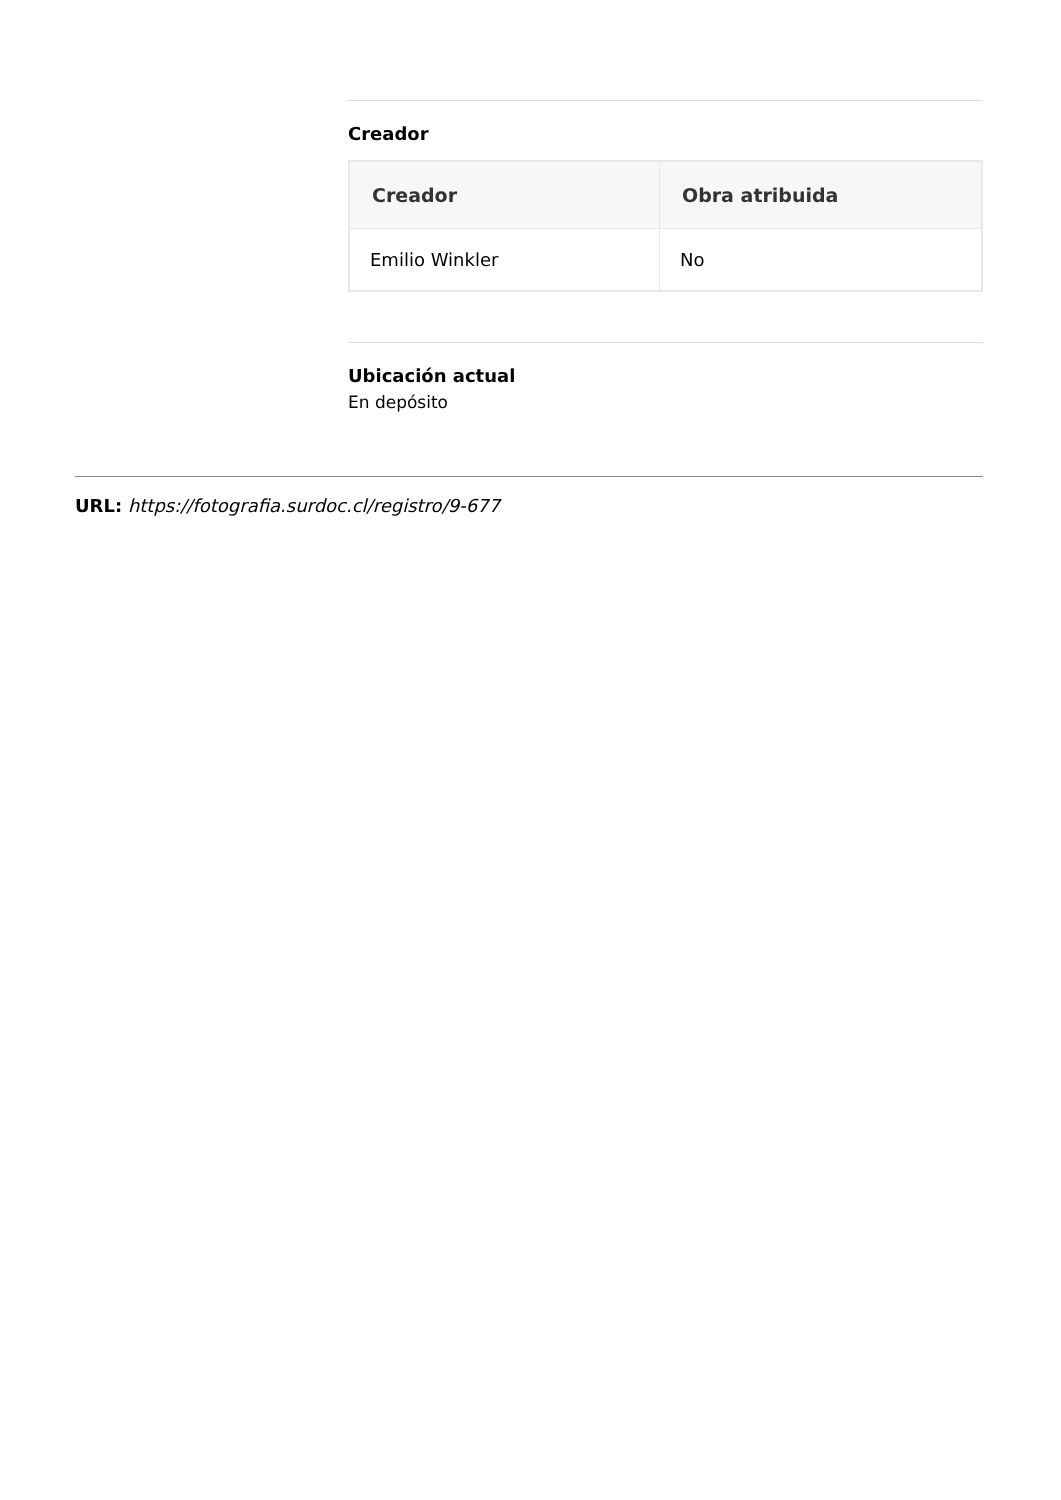Creador
| Creador | Obra atribuida |
| --- | --- |
| Emilio Winkler | No |
Ubicación actual
En depósito
URL: https://fotografia.surdoc.cl/registro/9-677